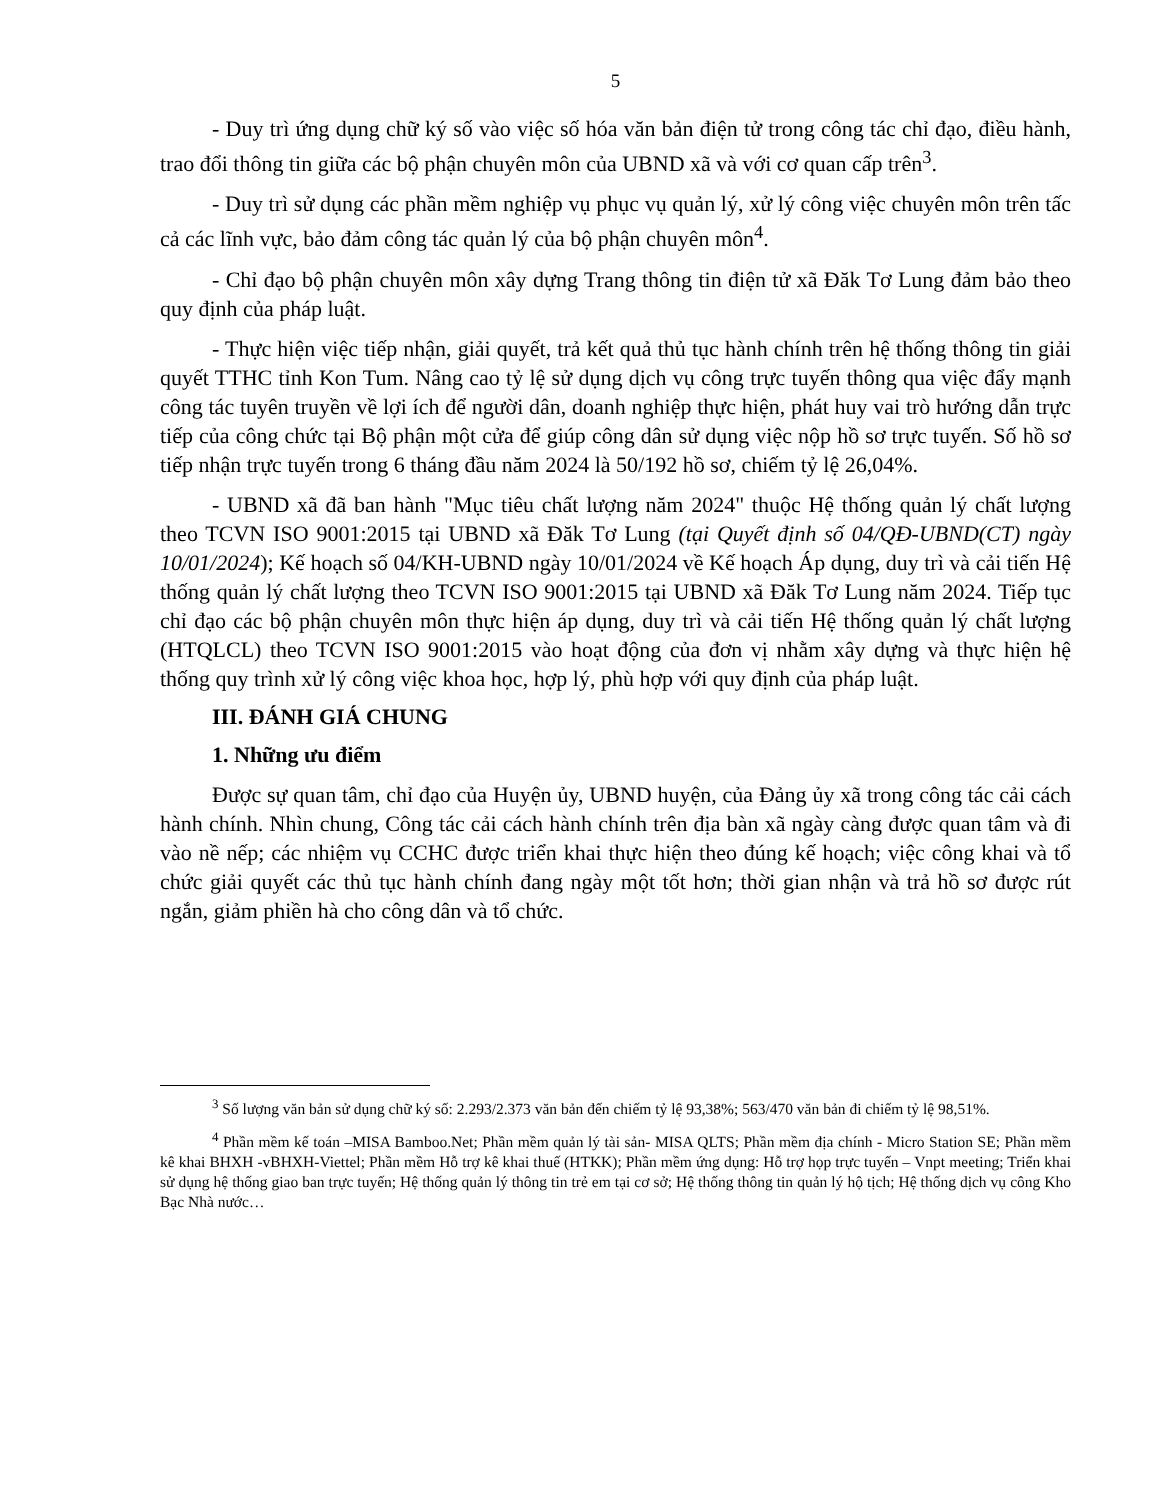5
- Duy trì ứng dụng chữ ký số vào việc số hóa văn bản điện tử trong công tác chỉ đạo, điều hành, trao đổi thông tin giữa các bộ phận chuyên môn của UBND xã và với cơ quan cấp trên<sup>3</sup>.
- Duy trì sử dụng các phần mềm nghiệp vụ phục vụ quản lý, xử lý công việc chuyên môn trên tấc cả các lĩnh vực, bảo đảm công tác quản lý của bộ phận chuyên môn<sup>4</sup>.
- Chỉ đạo bộ phận chuyên môn xây dựng Trang thông tin điện tử xã Đăk Tơ Lung đảm bảo theo quy định của pháp luật.
- Thực hiện việc tiếp nhận, giải quyết, trả kết quả thủ tục hành chính trên hệ thống thông tin giải quyết TTHC tỉnh Kon Tum. Nâng cao tỷ lệ sử dụng dịch vụ công trực tuyến thông qua việc đẩy mạnh công tác tuyên truyền về lợi ích để người dân, doanh nghiệp thực hiện, phát huy vai trò hướng dẫn trực tiếp của công chức tại Bộ phận một cửa để giúp công dân sử dụng việc nộp hồ sơ trực tuyến. Số hồ sơ tiếp nhận trực tuyến trong 6 tháng đầu năm 2024 là 50/192 hồ sơ, chiếm tỷ lệ 26,04%.
- UBND xã đã ban hành "Mục tiêu chất lượng năm 2024" thuộc Hệ thống quản lý chất lượng theo TCVN ISO 9001:2015 tại UBND xã Đăk Tơ Lung (tại Quyết định số 04/QĐ-UBND(CT) ngày 10/01/2024); Kế hoạch số 04/KH-UBND ngày 10/01/2024 về Kế hoạch Áp dụng, duy trì và cải tiến Hệ thống quản lý chất lượng theo TCVN ISO 9001:2015 tại UBND xã Đăk Tơ Lung năm 2024. Tiếp tục chỉ đạo các bộ phận chuyên môn thực hiện áp dụng, duy trì và cải tiến Hệ thống quản lý chất lượng (HTQLCL) theo TCVN ISO 9001:2015 vào hoạt động của đơn vị nhằm xây dựng và thực hiện hệ thống quy trình xử lý công việc khoa học, hợp lý, phù hợp với quy định của pháp luật.
III. ĐÁNH GIÁ CHUNG
1. Những ưu điểm
Được sự quan tâm, chỉ đạo của Huyện ủy, UBND huyện, của Đảng ủy xã trong công tác cải cách hành chính. Nhìn chung, Công tác cải cách hành chính trên địa bàn xã ngày càng được quan tâm và đi vào nề nếp; các nhiệm vụ CCHC được triển khai thực hiện theo đúng kế hoạch; việc công khai và tổ chức giải quyết các thủ tục hành chính đang ngày một tốt hơn; thời gian nhận và trả hồ sơ được rút ngắn, giảm phiền hà cho công dân và tổ chức.
<sup>3</sup> Số lượng văn bản sử dụng chữ ký số: 2.293/2.373 văn bản đến chiếm tỷ lệ 93,38%; 563/470 văn bản đi chiếm tỷ lệ 98,51%.
<sup>4</sup> Phần mềm kế toán –MISA Bamboo.Net; Phần mềm quản lý tài sản- MISA QLTS; Phần mềm địa chính - Micro Station SE; Phần mềm kê khai BHXH -vBHXH-Viettel; Phần mềm Hỗ trợ kê khai thuế (HTKK); Phần mềm ứng dụng: Hỗ trợ họp trực tuyến – Vnpt meeting; Triển khai sử dụng hệ thống giao ban trực tuyến; Hệ thống quản lý thông tin trẻ em tại cơ sở; Hệ thống thông tin quản lý hộ tịch; Hệ thống dịch vụ công Kho Bạc Nhà nước…